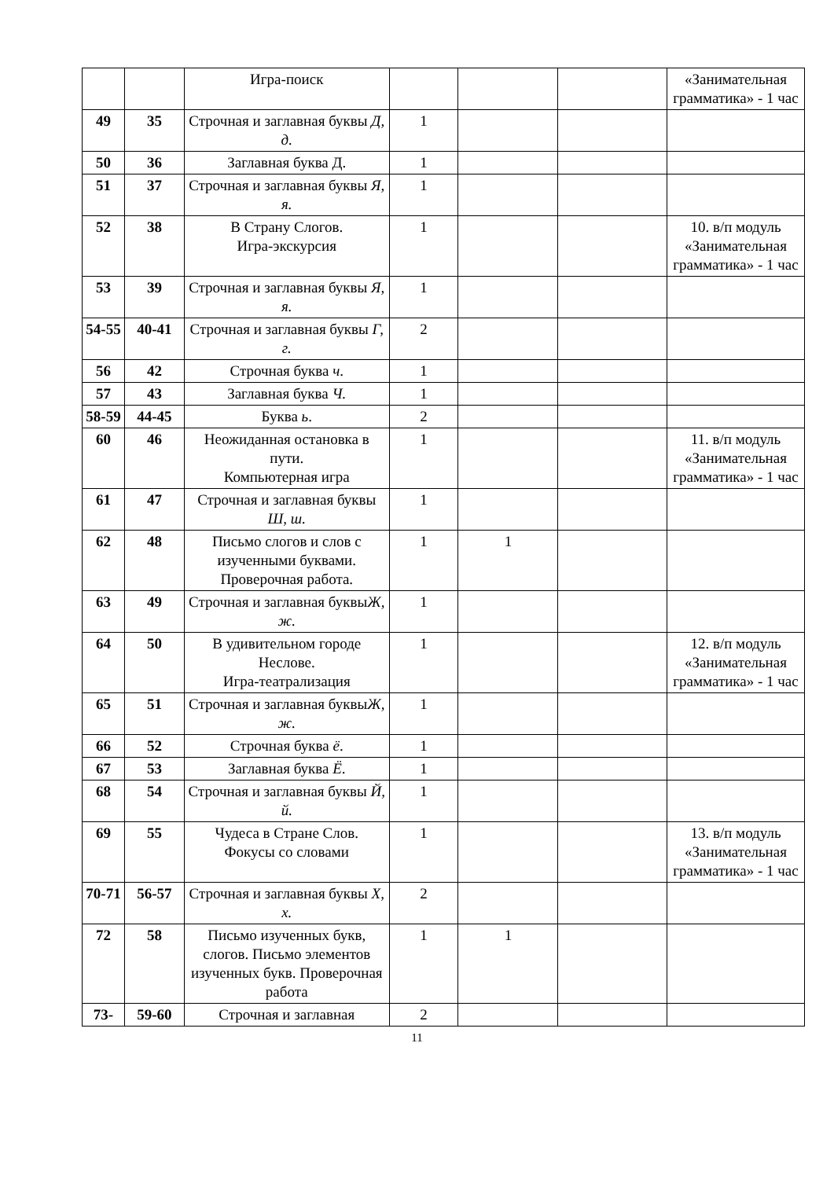| | | Игра-поиск | | | | «Занимательная грамматика» - 1 час |
| 49 | 35 | Строчная и заглавная буквы Д, д. | 1 | | | |
| 50 | 36 | Заглавная буква Д. | 1 | | | |
| 51 | 37 | Строчная и заглавная буквы Я, я. | 1 | | | |
| 52 | 38 | В Страну Слогов. Игра-экскурсия | 1 | | | 10. в/п модуль «Занимательная грамматика» - 1 час |
| 53 | 39 | Строчная и заглавная буквы Я, я. | 1 | | | |
| 54-55 | 40-41 | Строчная и заглавная буквы Г, г. | 2 | | | |
| 56 | 42 | Строчная буква ч . | 1 | | | |
| 57 | 43 | Заглавная буква Ч. | 1 | | | |
| 58-59 | 44-45 | Буква ь . | 2 | | | |
| 60 | 46 | Неожиданная остановка в пути. Компьютерная игра | 1 | | | 11. в/п модуль «Занимательная грамматика» - 1 час |
| 61 | 47 | Строчная и заглавная буквы Ш, ш. | 1 | | | |
| 62 | 48 | Письмо слогов и слов с изученными буквами. Проверочная работа. | 1 | 1 | | |
| 63 | 49 | Строчная и заглавная буквы Ж, ж. | 1 | | | |
| 64 | 50 | В удивительном городе Неслове. Игра-театрализация | 1 | | | 12. в/п модуль «Занимательная грамматика» - 1 час |
| 65 | 51 | Строчная и заглавная буквы Ж, ж. | 1 | | | |
| 66 | 52 | Строчная буква ё . | 1 | | | |
| 67 | 53 | Заглавная буква Ё . | 1 | | | |
| 68 | 54 | Строчная и заглавная буквы Й, й. | 1 | | | |
| 69 | 55 | Чудеса в Стране Слов. Фокусы со словами | 1 | | | 13. в/п модуль «Занимательная грамматика» - 1 час |
| 70-71 | 56-57 | Строчная и заглавная буквы Х, х. | 2 | | | |
| 72 | 58 | Письмо изученных букв, слогов. Письмо элементов изученных букв. Проверочная работа | 1 | 1 | | |
| 73- | 59-60 | Строчная и заглавная | 2 | | | |
11